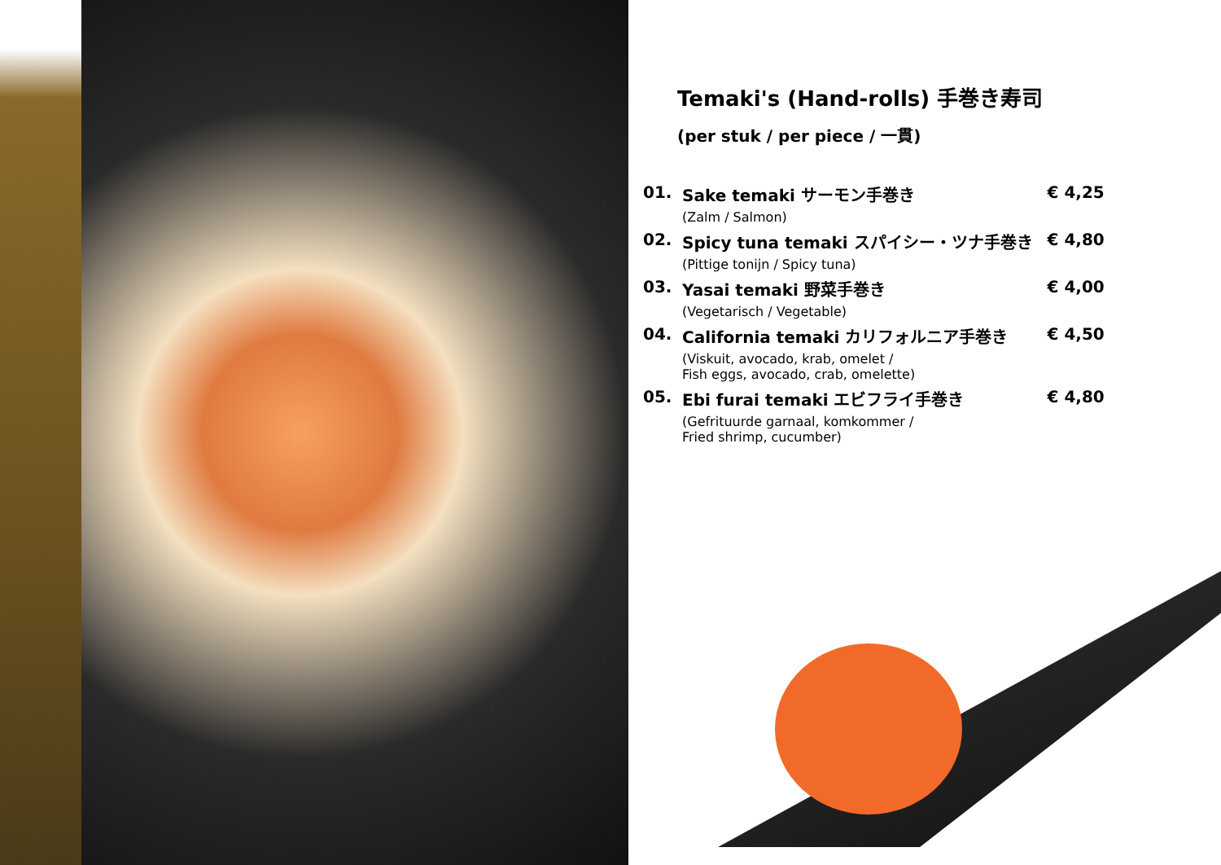Temaki's (Hand-rolls) 手巻き寿司
(per stuk / per piece / 一貫)
| 01. | Sake temaki サーモン手巻き | € 4,25 |
| | (Zalm / Salmon) | |
| 02. | Spicy tuna temaki スパイシー・ツナ手巻き | € 4,80 |
| | (Pittige tonijn / Spicy tuna) | |
| 03. | Yasai temaki 野菜手巻き | € 4,00 |
| | (Vegetarisch / Vegetable) | |
| 04. | California temaki カリフォルニア手巻き | € 4,50 |
| | (Viskuit, avocado, krab, omelet / Fish eggs, avocado, crab, omelette) | |
| 05. | Ebi furai temaki エビフライ手巻き | € 4,80 |
| | (Gefrituurde garnaal, komkommer / Fried shrimp, cucumber) | |